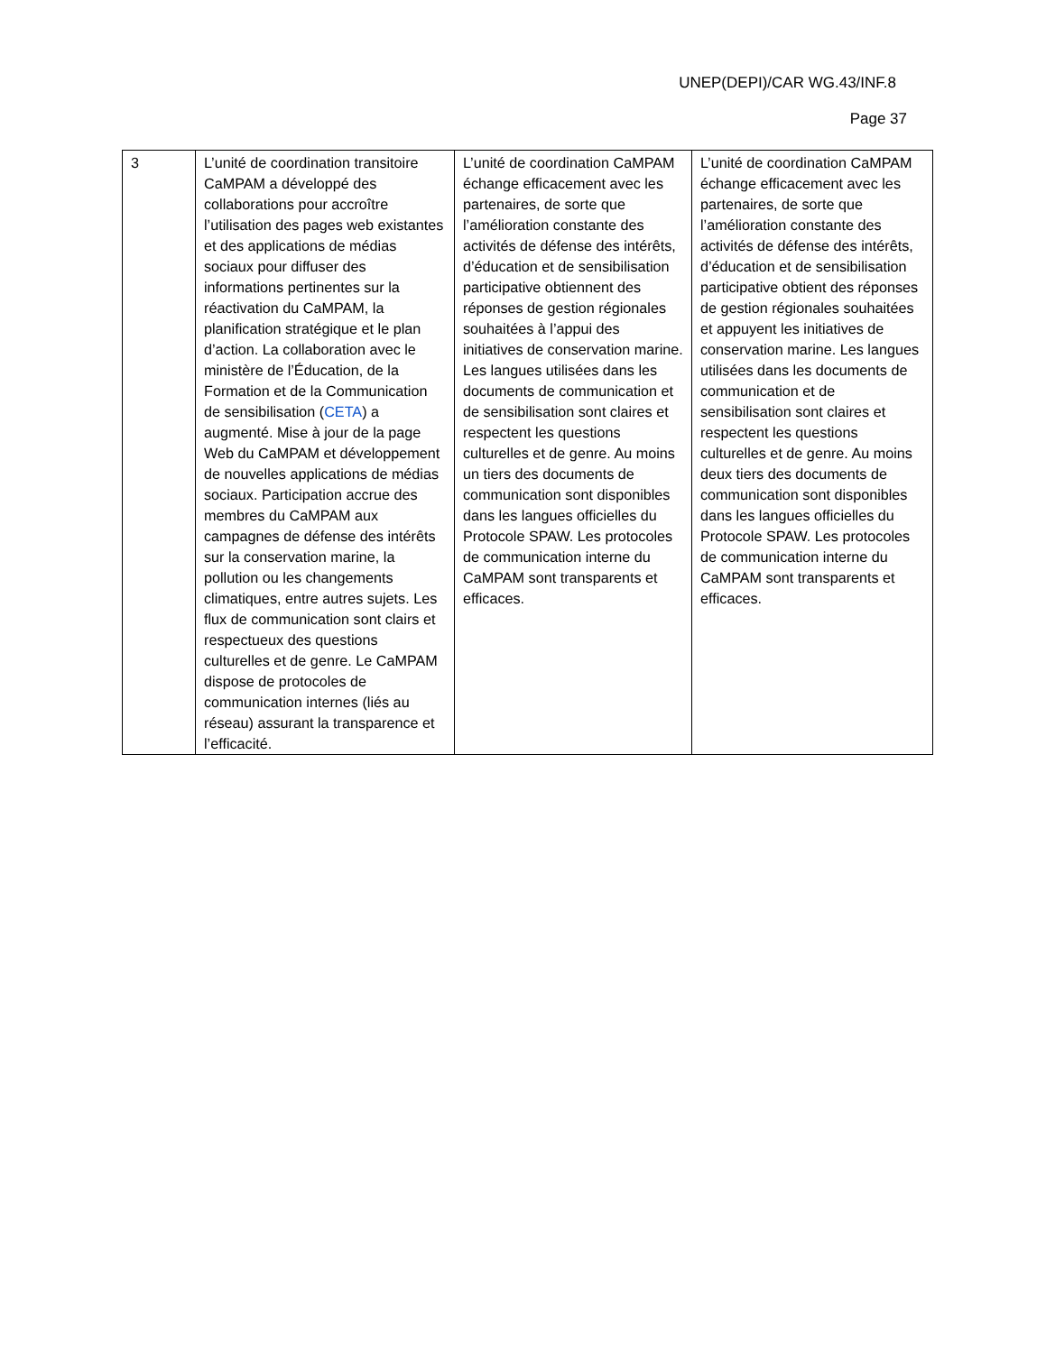UNEP(DEPI)/CAR WG.43/INF.8
Page 37
| 3 | L’unité de coordination transitoire CaMPAM a développé des collaborations pour accroître l’utilisation des pages web existantes et des applications de médias sociaux pour diffuser des informations pertinentes sur la réactivation du CaMPAM, la planification stratégique et le plan d’action. La collaboration avec le ministère de l’Éducation, de la Formation et de la Communication de sensibilisation ( CETA ) a augmenté. Mise à jour de la page Web du CaMPAM et développement de nouvelles applications de médias sociaux. Participation accrue des membres du CaMPAM aux campagnes de défense des intérêts sur la conservation marine, la pollution ou les changements climatiques, entre autres sujets. Les flux de communication sont clairs et respectueux des questions culturelles et de genre. Le CaMPAM dispose de protocoles de communication internes (liés au réseau) assurant la transparence et l’efficacité. | L’unité de coordination CaMPAM échange efficacement avec les partenaires, de sorte que l’amélioration constante des activités de défense des intérêts, d’éducation et de sensibilisation participative obtiennent des réponses de gestion régionales souhaitées à l’appui des initiatives de conservation marine. Les langues utilisées dans les documents de communication et de sensibilisation sont claires et respectent les questions culturelles et de genre. Au moins un tiers des documents de communication sont disponibles dans les langues officielles du Protocole SPAW. Les protocoles de communication interne du CaMPAM sont transparents et efficaces. | L’unité de coordination CaMPAM échange efficacement avec les partenaires, de sorte que l’amélioration constante des activités de défense des intérêts, d’éducation et de sensibilisation participative obtient des réponses de gestion régionales souhaitées et appuyent les initiatives de conservation marine. Les langues utilisées dans les documents de communication et de sensibilisation sont claires et respectent les questions culturelles et de genre. Au moins deux tiers des documents de communication sont disponibles dans les langues officielles du Protocole SPAW. Les protocoles de communication interne du CaMPAM sont transparents et efficaces. |